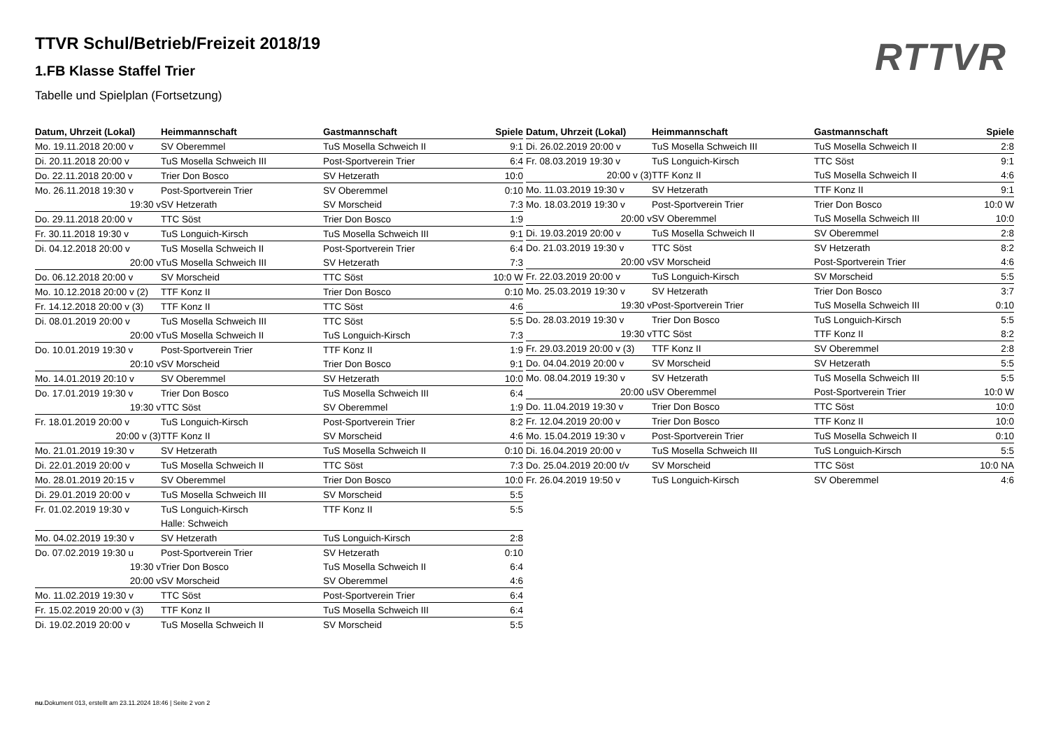RTTVR
TTVR Schul/Betrieb/Freizeit 2018/19
1.FB Klasse Staffel Trier
Tabelle und Spielplan (Fortsetzung)
| Datum, Uhrzeit (Lokal) | Heimmannschaft | Gastmannschaft | Spiele |
| --- | --- | --- | --- |
| Mo. 19.11.2018 20:00 v | SV Oberemmel | TuS Mosella Schweich II | 9:1 |
| Di. 20.11.2018 20:00 v | TuS Mosella Schweich III | Post-Sportverein Trier | 6:4 |
| Do. 22.11.2018 20:00 v | Trier Don Bosco | SV Hetzerath | 10:0 |
| Mo. 26.11.2018 19:30 v | Post-Sportverein Trier | SV Oberemmel | 0:10 |
| 19:30 v | SV Hetzerath | SV Morscheid | 7:3 |
| Do. 29.11.2018 20:00 v | TTC Söst | Trier Don Bosco | 1:9 |
| Fr. 30.11.2018 19:30 v | TuS Longuich-Kirsch | TuS Mosella Schweich III | 9:1 |
| Di. 04.12.2018 20:00 v | TuS Mosella Schweich II | Post-Sportverein Trier | 6:4 |
| 20:00 v | TuS Mosella Schweich III | SV Hetzerath | 7:3 |
| Do. 06.12.2018 20:00 v | SV Morscheid | TTC Söst | 10:0 W |
| Mo. 10.12.2018 20:00 v (2) | TTF Konz II | Trier Don Bosco | 0:10 |
| Fr. 14.12.2018 20:00 v (3) | TTF Konz II | TTC Söst | 4:6 |
| Di. 08.01.2019 20:00 v | TuS Mosella Schweich III | TTC Söst | 5:5 |
| 20:00 v | TuS Mosella Schweich II | TuS Longuich-Kirsch | 7:3 |
| Do. 10.01.2019 19:30 v | Post-Sportverein Trier | TTF Konz II | 1:9 |
| 20:10 v | SV Morscheid | Trier Don Bosco | 9:1 |
| Mo. 14.01.2019 20:10 v | SV Oberemmel | SV Hetzerath | 10:0 |
| Do. 17.01.2019 19:30 v | Trier Don Bosco | TuS Mosella Schweich III | 6:4 |
| 19:30 v | TTC Söst | SV Oberemmel | 1:9 |
| Fr. 18.01.2019 20:00 v | TuS Longuich-Kirsch | Post-Sportverein Trier | 8:2 |
| 20:00 v (3) | TTF Konz II | SV Morscheid | 4:6 |
| Mo. 21.01.2019 19:30 v | SV Hetzerath | TuS Mosella Schweich II | 0:10 |
| Di. 22.01.2019 20:00 v | TuS Mosella Schweich II | TTC Söst | 7:3 |
| Mo. 28.01.2019 20:15 v | SV Oberemmel | Trier Don Bosco | 10:0 |
| Di. 29.01.2019 20:00 v | TuS Mosella Schweich III | SV Morscheid | 5:5 |
| Fr. 01.02.2019 19:30 v | TuS Longuich-Kirsch | TTF Konz II | 5:5 |
| | Halle: Schweich | | |
| Mo. 04.02.2019 19:30 v | SV Hetzerath | TuS Longuich-Kirsch | 2:8 |
| Do. 07.02.2019 19:30 u | Post-Sportverein Trier | SV Hetzerath | 0:10 |
| 19:30 v | Trier Don Bosco | TuS Mosella Schweich II | 6:4 |
| 20:00 v | SV Morscheid | SV Oberemmel | 4:6 |
| Mo. 11.02.2019 19:30 v | TTC Söst | Post-Sportverein Trier | 6:4 |
| Fr. 15.02.2019 20:00 v (3) | TTF Konz II | TuS Mosella Schweich III | 6:4 |
| Di. 19.02.2019 20:00 v | TuS Mosella Schweich II | SV Morscheid | 5:5 |
| Datum, Uhrzeit (Lokal) | Heimmannschaft | Gastmannschaft | Spiele |
| --- | --- | --- | --- |
| Di. 26.02.2019 20:00 v | TuS Mosella Schweich III | TuS Mosella Schweich II | 2:8 |
| Fr. 08.03.2019 19:30 v | TuS Longuich-Kirsch | TTC Söst | 9:1 |
| 20:00 v (3) | TTF Konz II | TuS Mosella Schweich II | 4:6 |
| Mo. 11.03.2019 19:30 v | SV Hetzerath | TTF Konz II | 9:1 |
| Mo. 18.03.2019 19:30 v | Post-Sportverein Trier | Trier Don Bosco | 10:0 W |
| 20:00 v | SV Oberemmel | TuS Mosella Schweich III | 10:0 |
| Di. 19.03.2019 20:00 v | TuS Mosella Schweich II | SV Oberemmel | 2:8 |
| Do. 21.03.2019 19:30 v | TTC Söst | SV Hetzerath | 8:2 |
| 20:00 v | SV Morscheid | Post-Sportverein Trier | 4:6 |
| Fr. 22.03.2019 20:00 v | TuS Longuich-Kirsch | SV Morscheid | 5:5 |
| Mo. 25.03.2019 19:30 v | SV Hetzerath | Trier Don Bosco | 3:7 |
| 19:30 v | Post-Sportverein Trier | TuS Mosella Schweich III | 0:10 |
| Do. 28.03.2019 19:30 v | Trier Don Bosco | TuS Longuich-Kirsch | 5:5 |
| 19:30 v | TTC Söst | TTF Konz II | 8:2 |
| Fr. 29.03.2019 20:00 v (3) | TTF Konz II | SV Oberemmel | 2:8 |
| Do. 04.04.2019 20:00 v | SV Morscheid | SV Hetzerath | 5:5 |
| Mo. 08.04.2019 19:30 v | SV Hetzerath | TuS Mosella Schweich III | 5:5 |
| 20:00 u | SV Oberemmel | Post-Sportverein Trier | 10:0 W |
| Do. 11.04.2019 19:30 v | Trier Don Bosco | TTC Söst | 10:0 |
| Fr. 12.04.2019 20:00 v | Trier Don Bosco | TTF Konz II | 10:0 |
| Mo. 15.04.2019 19:30 v | Post-Sportverein Trier | TuS Mosella Schweich II | 0:10 |
| Di. 16.04.2019 20:00 v | TuS Mosella Schweich III | TuS Longuich-Kirsch | 5:5 |
| Do. 25.04.2019 20:00 t/v | SV Morscheid | TTC Söst | 10:0 NA |
| Fr. 26.04.2019 19:50 v | TuS Longuich-Kirsch | SV Oberemmel | 4:6 |
nu.Dokument 013, erstellt am 23.11.2024 18:46 | Seite 2 von 2